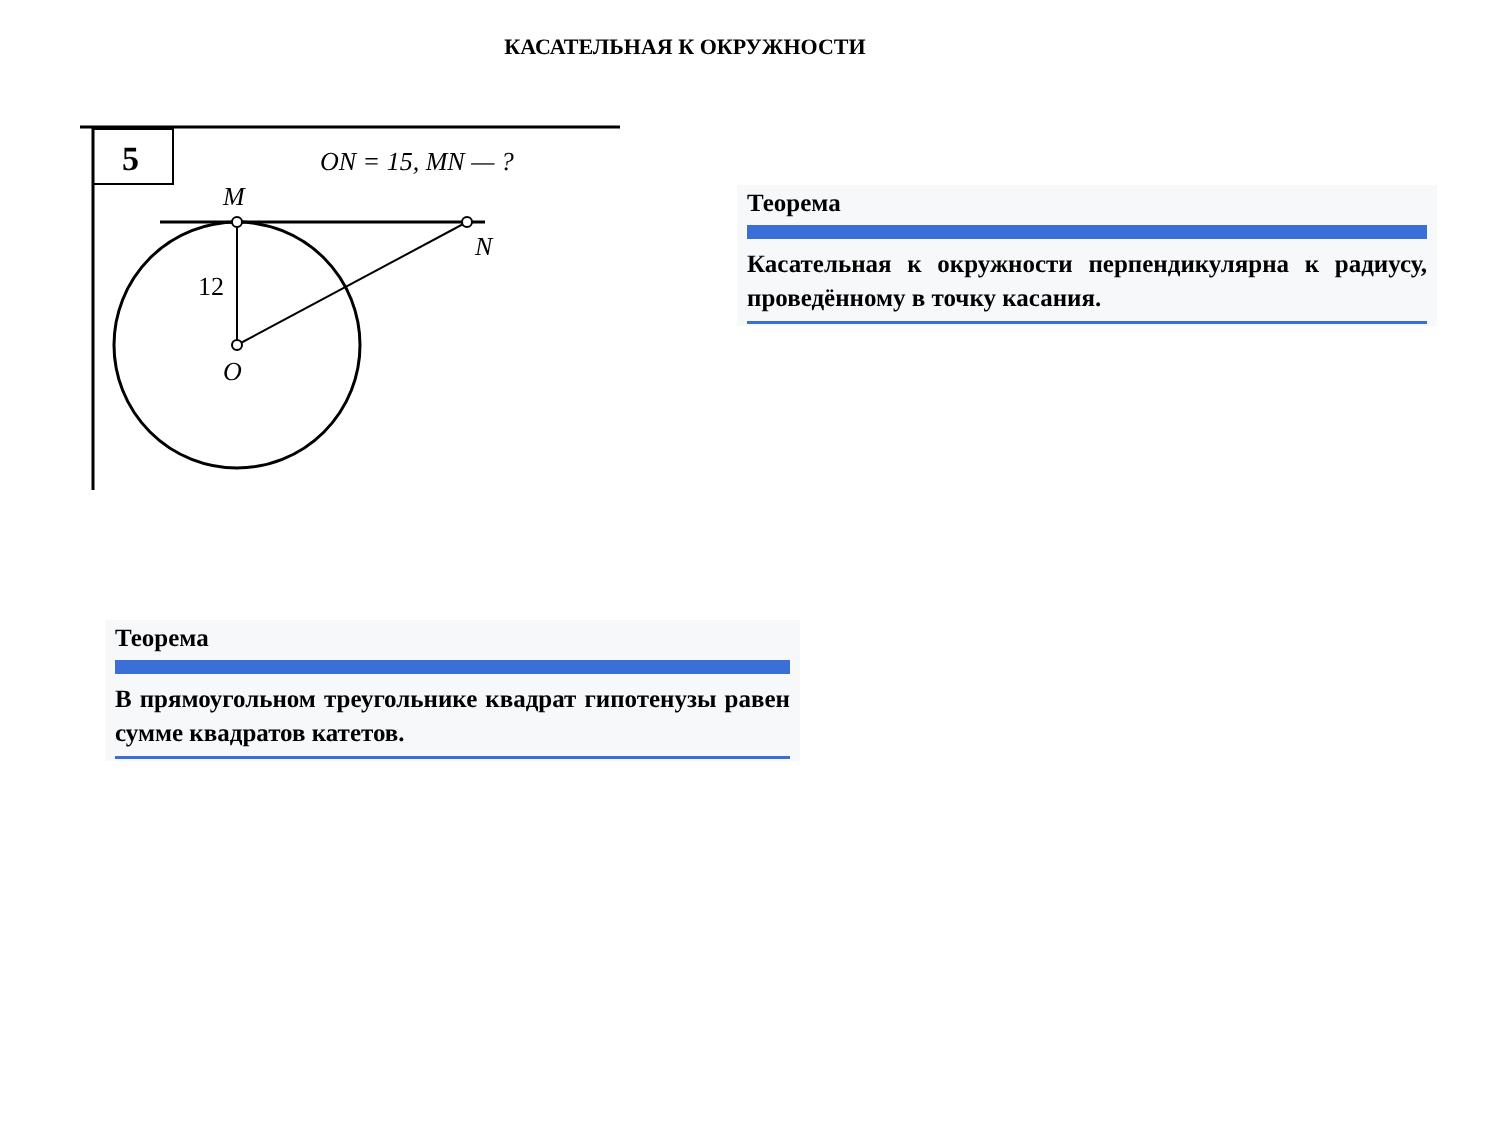КАСАТЕЛЬНАЯ К ОКРУЖНОСТИ
5
ON = 15, MN — ?
M
N
O
12
Теорема
Касательная к окружности перпендикулярна к радиусу, проведённому в точку касания.
Теорема
В прямоугольном треугольнике квадрат гипотенузы равен сумме квадратов катетов.